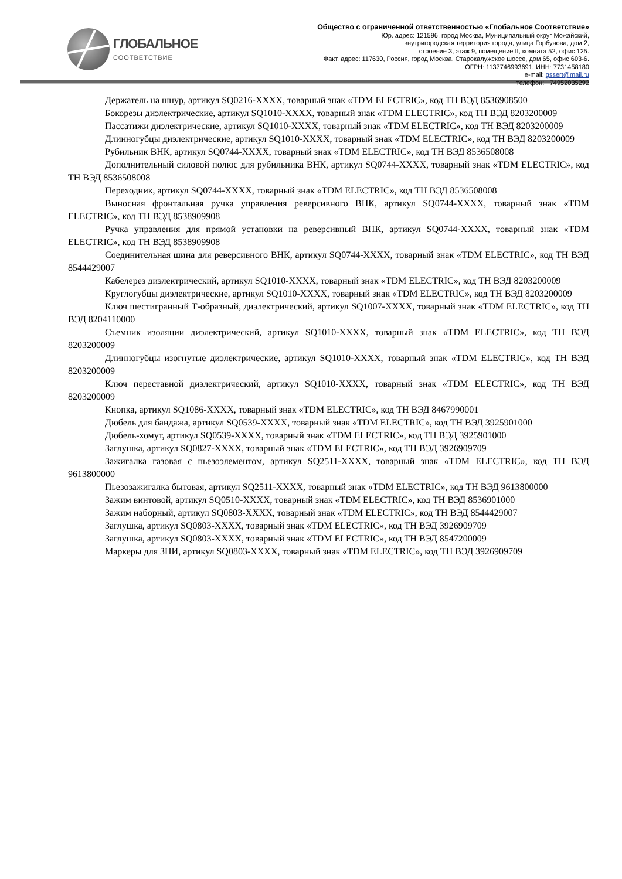ГЛОБАЛЬНОЕ
СООТВЕТСТВИЕ
Общество с ограниченной ответственностью «Глобальное Соответствие»
Юр. адрес: 121596, город Москва, Муниципальный округ Можайский,
внутригородская территория города, улица Горбунова, дом 2,
строение 3, этаж 9, помещение II, комната 52, офис 125.
Факт. адрес: 117630, Россия, город Москва, Старокалужское шоссе, дом 65, офис 603-6.
ОГРН: 1137746993691, ИНН: 7731458180
e-mail: gssert@mail.ru
телефон: +74952035292
Держатель на шнур, артикул SQ0216-XXXX, товарный знак «TDM ELECTRIC», код ТН ВЭД 8536908500
Бокорезы диэлектрические, артикул SQ1010-XXXX, товарный знак «TDM ELECTRIC», код ТН ВЭД 8203200009
Пассатижи диэлектрические, артикул SQ1010-XXXX, товарный знак «TDM ELECTRIC», код ТН ВЭД 8203200009
Длинногубцы диэлектрические, артикул SQ1010-XXXX, товарный знак «TDM ELECTRIC», код ТН ВЭД 8203200009
Рубильник ВНК, артикул SQ0744-XXXX, товарный знак «TDM ELECTRIC», код ТН ВЭД 8536508008
Дополнительный силовой полюс для рубильника ВНК, артикул SQ0744-XXXX, товарный знак «TDM ELECTRIC», код ТН ВЭД 8536508008
Переходник, артикул SQ0744-XXXX, товарный знак «TDM ELECTRIC», код ТН ВЭД 8536508008
Выносная фронтальная ручка управления реверсивного ВНК, артикул SQ0744-XXXX, товарный знак «TDM ELECTRIC», код ТН ВЭД 8538909908
Ручка управления для прямой установки на реверсивный ВНК, артикул SQ0744-XXXX, товарный знак «TDM ELECTRIC», код ТН ВЭД 8538909908
Соединительная шина для реверсивного ВНК, артикул SQ0744-XXXX, товарный знак «TDM ELECTRIC», код ТН ВЭД 8544429007
Кабелерез диэлектрический, артикул SQ1010-XXXX, товарный знак «TDM ELECTRIC», код ТН ВЭД 8203200009
Круглогубцы диэлектрические, артикул SQ1010-XXXX, товарный знак «TDM ELECTRIC», код ТН ВЭД 8203200009
Ключ шестигранный Т-образный, диэлектрический, артикул SQ1007-XXXX, товарный знак «TDM ELECTRIC», код ТН ВЭД 8204110000
Съемник изоляции диэлектрический, артикул SQ1010-XXXX, товарный знак «TDM ELECTRIC», код ТН ВЭД 8203200009
Длинногубцы изогнутые диэлектрические, артикул SQ1010-XXXX, товарный знак «TDM ELECTRIC», код ТН ВЭД 8203200009
Ключ переставной диэлектрический, артикул SQ1010-XXXX, товарный знак «TDM ELECTRIC», код ТН ВЭД 8203200009
Кнопка, артикул SQ1086-XXXX, товарный знак «TDM ELECTRIC», код ТН ВЭД 8467990001
Дюбель для бандажа, артикул SQ0539-XXXX, товарный знак «TDM ELECTRIC», код ТН ВЭД 3925901000
Дюбель-хомут, артикул SQ0539-XXXX, товарный знак «TDM ELECTRIC», код ТН ВЭД 3925901000
Заглушка, артикул SQ0827-XXXX, товарный знак «TDM ELECTRIC», код ТН ВЭД 3926909709
Зажигалка газовая с пьезоэлементом, артикул SQ2511-XXXX, товарный знак «TDM ELECTRIC», код ТН ВЭД 9613800000
Пьезозажигалка бытовая, артикул SQ2511-XXXX, товарный знак «TDM ELECTRIC», код ТН ВЭД 9613800000
Зажим винтовой, артикул SQ0510-XXXX, товарный знак «TDM ELECTRIC», код ТН ВЭД 8536901000
Зажим наборный, артикул SQ0803-XXXX, товарный знак «TDM ELECTRIC», код ТН ВЭД 8544429007
Заглушка, артикул SQ0803-XXXX, товарный знак «TDM ELECTRIC», код ТН ВЭД 3926909709
Заглушка, артикул SQ0803-XXXX, товарный знак «TDM ELECTRIC», код ТН ВЭД 8547200009
Маркеры для ЗНИ, артикул SQ0803-XXXX, товарный знак «TDM ELECTRIC», код ТН ВЭД 3926909709